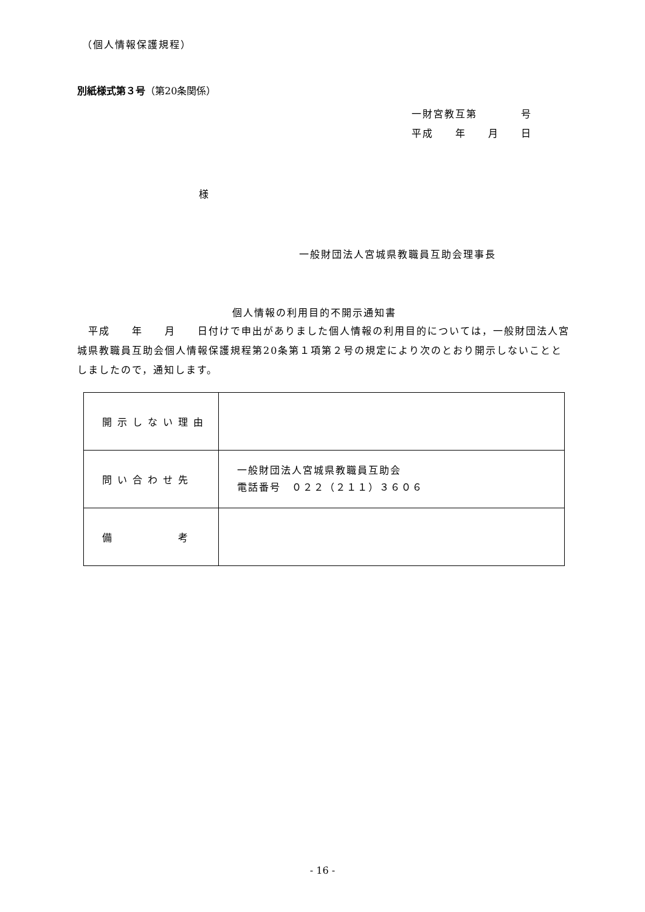（個人情報保護規程）
別紙様式第３号（第20条関係）
一財宮教互第　　　　号
平成　　年　　月　　日
様
一般財団法人宮城県教職員互助会理事長
個人情報の利用目的不開示通知書
　平成　　年　　月　　日付けで申出がありました個人情報の利用目的については，一般財団法人宮城県教職員互助会個人情報保護規程第20条第１項第２号の規定により次のとおり開示しないこととしましたので，通知します。
| 開示しない理由 | |
| 問い合わせ先 | 一般財団法人宮城県教職員互助会 電話番号 ０２２（２１１）３６０６ |
| 備 考 | |
- 16 -